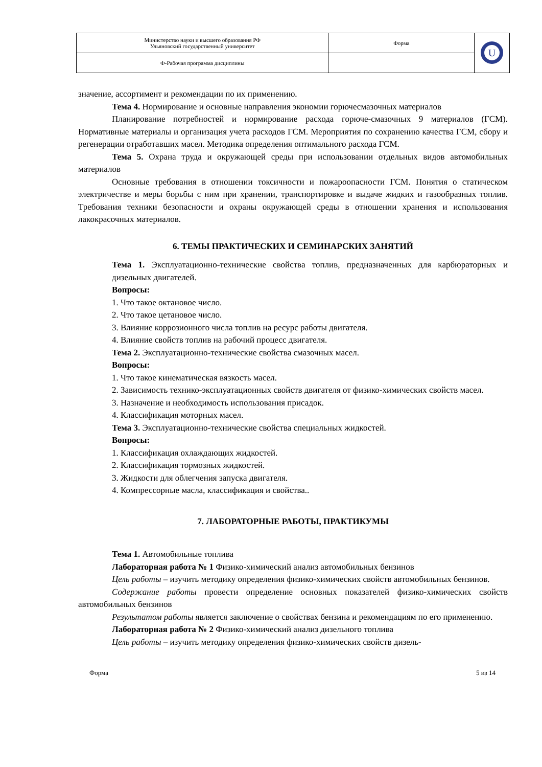| Министерство науки и высшего образования РФ Ульяновский государственный университет | Форма | U |
| Ф-Рабочая программа дисциплины | | |
значение, ассортимент и рекомендации по их применению.
Тема 4. Нормирование и основные направления экономии горючесмазочных материалов
Планирование потребностей и нормирование расхода горюче-смазочных 9 материалов (ГСМ). Нормативные материалы и организация учета расходов ГСМ. Мероприятия по сохранению качества ГСМ, сбору и регенерации отработавших масел. Методика определения оптимального расхода ГСМ.
Тема 5. Охрана труда и окружающей среды при использовании отдельных видов автомобильных материалов
Основные требования в отношении токсичности и пожароопасности ГСМ. Понятия о статическом электричестве и меры борьбы с ним при хранении, транспортировке и выдаче жидких и газообразных топлив. Требования техники безопасности и охраны окружающей среды в отношении хранения и использования лакокрасочных материалов.
6. ТЕМЫ ПРАКТИЧЕСКИХ И СЕМИНАРСКИХ ЗАНЯТИЙ
Тема 1. Эксплуатационно-технические свойства топлив, предназначенных для карбюраторных и дизельных двигателей.
Вопросы:
1. Что такое октановое число.
2. Что такое цетановое число.
3. Влияние коррозионного числа топлив на ресурс работы двигателя.
4. Влияние свойств топлив на рабочий процесс двигателя.
Тема 2. Эксплуатационно-технические свойства смазочных масел.
Вопросы:
1. Что такое кинематическая вязкость масел.
2. Зависимость технико-эксплуатационных свойств двигателя от физико-химических свойств масел.
3. Назначение и необходимость использования присадок.
4. Классификация моторных масел.
Тема 3. Эксплуатационно-технические свойства специальных жидкостей.
Вопросы:
1. Классификация охлаждающих жидкостей.
2. Классификация тормозных жидкостей.
3. Жидкости для облегчения запуска двигателя.
4. Компрессорные масла, классификация и свойства..
7. ЛАБОРАТОРНЫЕ РАБОТЫ, ПРАКТИКУМЫ
Тема 1. Автомобильные топлива
Лабораторная работа № 1 Физико-химический анализ автомобильных бензинов
Цель работы – изучить методику определения физико-химических свойств автомобильных бензинов.
Содержание работы провести определение основных показателей физико-химических свойств автомобильных бензинов
Результатом работы является заключение о свойствах бензина и рекомендациям по его применению.
Лабораторная работа № 2 Физико-химический анализ дизельного топлива
Цель работы – изучить методику определения физико-химических свойств дизель-
Форма 5 из 14